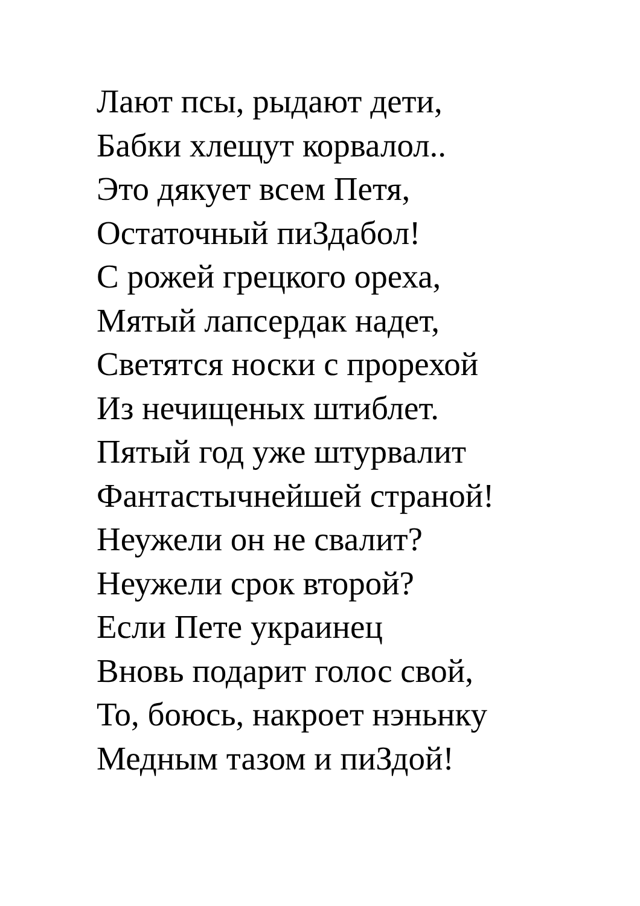Лают псы, рыдают дети,
Бабки хлещут корвалол..
Это дякует всем Петя,
Остаточный пиЗдабол!
С рожей грецкого ореха,
Мятый лапсердак надет,
Светятся носки с прорехой
Из нечищеных штиблет.
Пятый год уже штурвалит
Фантастычнейшей страной!
Неужели он не свалит?
Неужели срок второй?
Если Пете украинец
Вновь подарит голос свой,
То, боюсь, накроет нэньнку
Медным тазом и пиЗдой!